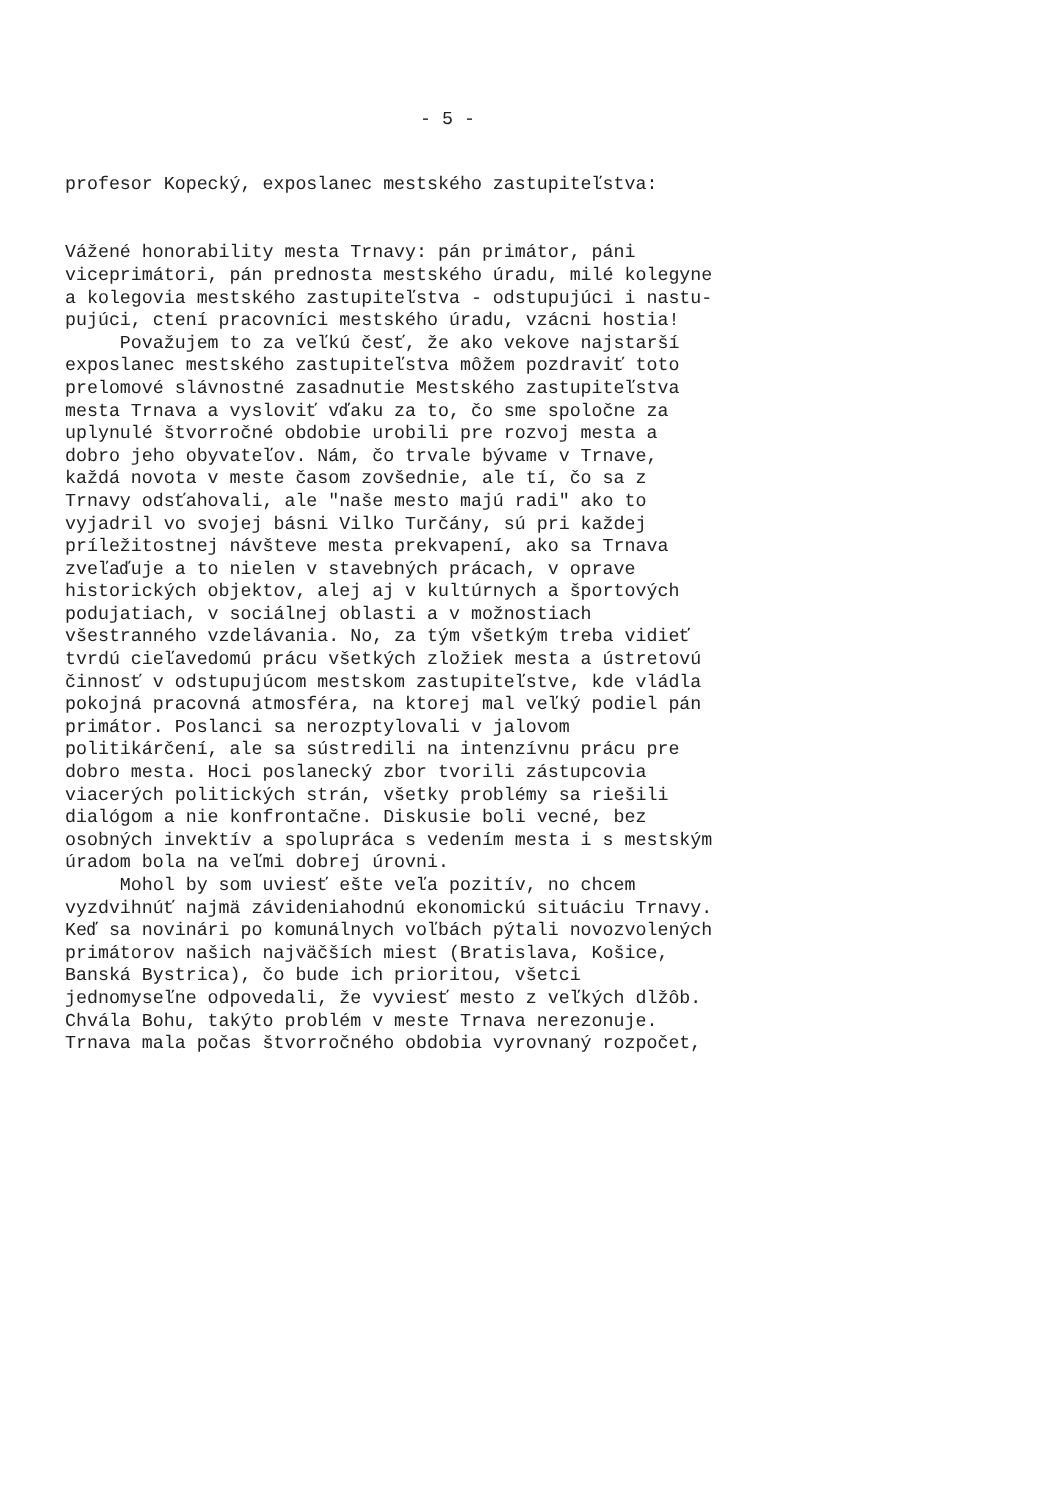- 5 -
profesor Kopecký, exposlanec mestského zastupiteľstva:
Vážené honorability mesta Trnavy: pán primátor, páni viceprimátori, pán prednosta mestského úradu, milé kolegyne a kolegovia mestského zastupiteľstva - odstupujúci i nastu- pujúci, ctení pracovníci mestského úradu, vzácni hostia! Považujem to za veľkú česť, že ako vekove najstarší exposlanec mestského zastupiteľstva môžem pozdraviť toto prelomové slávnostné zasadnutie Mestského zastupiteľstva mesta Trnava a vysloviť vďaku za to, čo sme spoločne za uplynulé štvorročné obdobie urobili pre rozvoj mesta a dobro jeho obyvateľov. Nám, čo trvale bývame v Trnave, každá novota v meste časom zovšednie, ale tí, čo sa z Trnavy odsťahovali, ale "naše mesto majú radi" ako to vyjadril vo svojej básni Vilko Turčány, sú pri každej príležitostnej návšteve mesta prekvapení, ako sa Trnava zveľaďuje a to nielen v stavebných prácach, v oprave historických objektov, alej aj v kultúrnych a športových podujatiach, v sociálnej oblasti a v možnostiach všestranného vzdelávania. No, za tým všetkým treba vidieť tvrdú cieľavedomú prácu všetkých zložiek mesta a ústretovú činnosť v odstupujúcom mestskom zastupiteľstve, kde vládla pokojná pracovná atmosféra, na ktorej mal veľký podiel pán primátor. Poslanci sa nerozptylovali v jalovom politikárčení, ale sa sústredili na intenzívnu prácu pre dobro mesta. Hoci poslanecký zbor tvorili zástupcovia viacerých politických strán, všetky problémy sa riešili dialógom a nie konfrontačne. Diskusie boli vecné, bez osobných invektív a spolupráca s vedením mesta i s mestským úradom bola na veľmi dobrej úrovni. Mohol by som uviesť ešte veľa pozitív, no chcem vyzdvihnúť najmä závideniahodnú ekonomickú situáciu Trnavy. Keď sa novinári po komunálnych voľbách pýtali novozvolených primátorov našich najväčších miest (Bratislava, Košice, Banská Bystrica), čo bude ich prioritou, všetci jednomyseľne odpovedali, že vyviesť mesto z veľkých dlžôb. Chvála Bohu, takýto problém v meste Trnava nerezonuje. Trnava mala počas štvorročného obdobia vyrovnaný rozpočet,